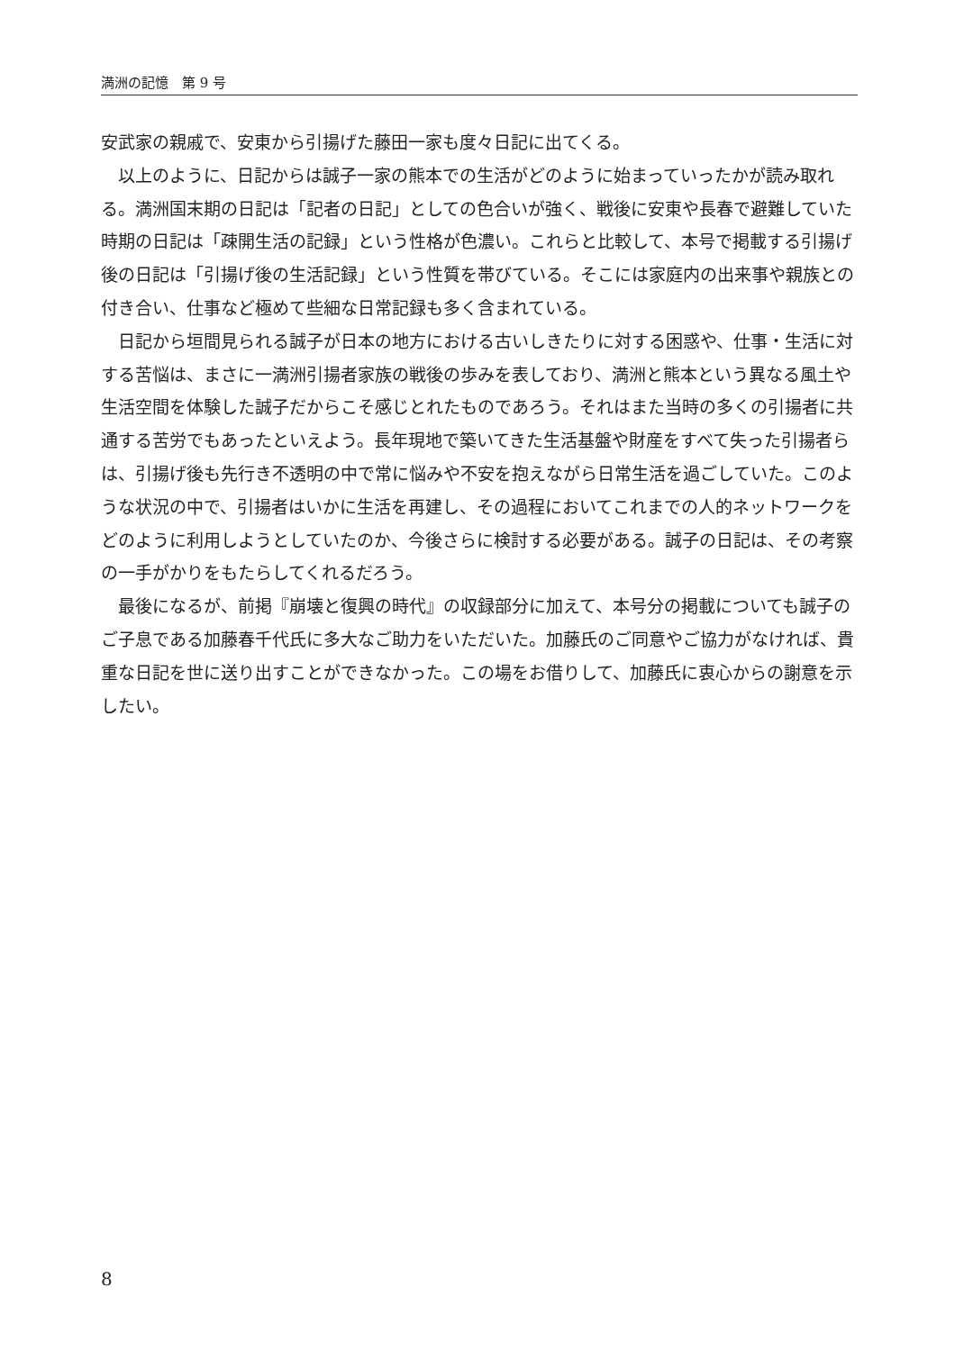満洲の記憶　第 9 号
安武家の親戚で、安東から引揚げた藤田一家も度々日記に出てくる。
以上のように、日記からは誠子一家の熊本での生活がどのように始まっていったかが読み取れる。満洲国末期の日記は「記者の日記」としての色合いが強く、戦後に安東や長春で避難していた時期の日記は「疎開生活の記録」という性格が色濃い。これらと比較して、本号で掲載する引揚げ後の日記は「引揚げ後の生活記録」という性質を帯びている。そこには家庭内の出来事や親族との付き合い、仕事など極めて些細な日常記録も多く含まれている。
日記から垣間見られる誠子が日本の地方における古いしきたりに対する困惑や、仕事・生活に対する苦悩は、まさに一満洲引揚者家族の戦後の歩みを表しており、満洲と熊本という異なる風土や生活空間を体験した誠子だからこそ感じとれたものであろう。それはまた当時の多くの引揚者に共通する苦労でもあったといえよう。長年現地で築いてきた生活基盤や財産をすべて失った引揚者らは、引揚げ後も先行き不透明の中で常に悩みや不安を抱えながら日常生活を過ごしていた。このような状況の中で、引揚者はいかに生活を再建し、その過程においてこれまでの人的ネットワークをどのように利用しようとしていたのか、今後さらに検討する必要がある。誠子の日記は、その考察の一手がかりをもたらしてくれるだろう。
最後になるが、前掲『崩壊と復興の時代』の収録部分に加えて、本号分の掲載についても誠子のご子息である加藤春千代氏に多大なご助力をいただいた。加藤氏のご同意やご協力がなければ、貴重な日記を世に送り出すことができなかった。この場をお借りして、加藤氏に衷心からの謝意を示したい。
8